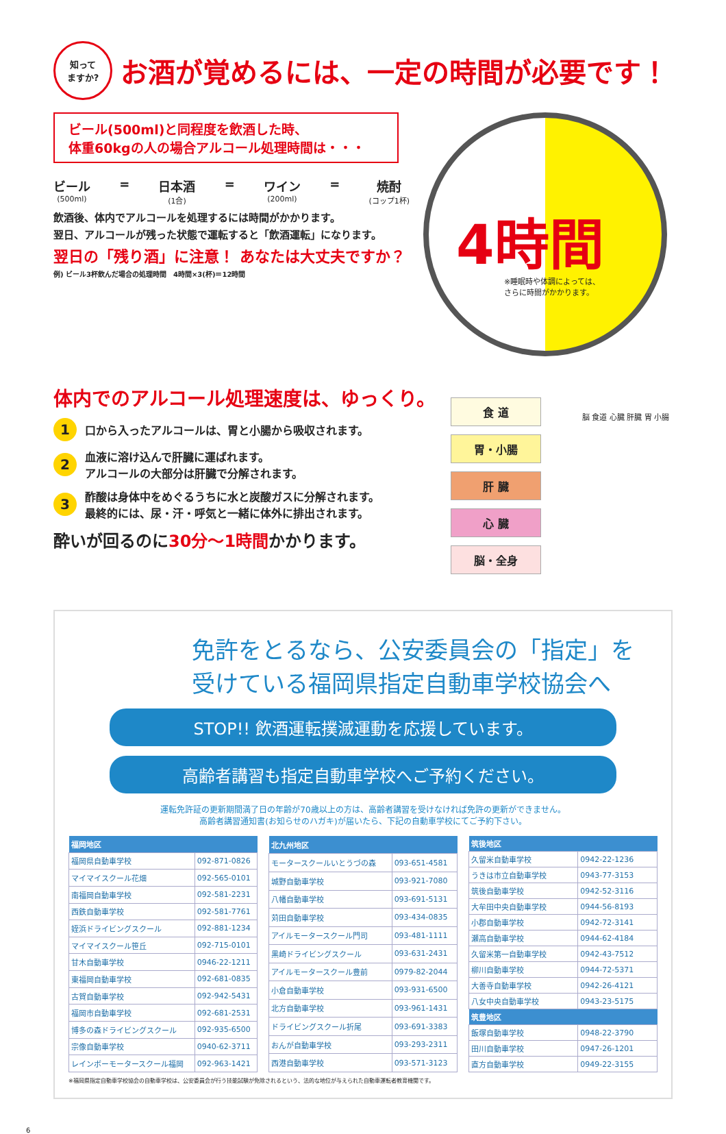知って
ますか? お酒が覚めるには、一定の時間が必要です！
ビール(500ml)と同程度を飲酒した時、
体重60kgの人の場合アルコール処理時間は・・・
ビール
(500ml)
= 日本酒
(1合)
= ワイン
(200ml)
= 焼酎
(コップ1杯)
飲酒後、体内でアルコールを処理するには時間がかかります。
翌日、アルコールが残った状態で運転すると「飲酒運転」になります。
翌日の「残り酒」に注意！ あなたは大丈夫ですか？
例) ビール3杯飲んだ場合の処理時間　4時間×3(杯)＝12時間
4時間
※睡眠時や体調によっては、
さらに時間がかかります。
体内でのアルコール処理速度は、ゆっくり。
1 口から入ったアルコールは、胃と小腸から吸収されます。
2 血液に溶け込んで肝臓に運ばれます。
アルコールの大部分は肝臓で分解されます。
3 酢酸は身体中をめぐるうちに水と炭酸ガスに分解されます。
最終的には、尿・汗・呼気と一緒に体外に排出されます。
酔いが回るのに30分～1時間かかります。
食 道
胃・小腸
肝 臓
心 臓
脳・全身
脳 食道 心臓 肝臓 胃 小腸
免許をとるなら、公安委員会の「指定」を
受けている福岡県指定自動車学校協会へ
STOP!! 飲酒運転撲滅運動を応援しています。
高齢者講習も指定自動車学校へご予約ください。
運転免許証の更新期間満了日の年齢が70歳以上の方は、高齢者講習を受けなければ免許の更新ができません。
高齢者講習通知書(お知らせのハガキ)が届いたら、下記の自動車学校にてご予約下さい。
| 福岡地区 | |
| --- | --- |
| 福岡県自動車学校 | 092-871-0826 |
| マイマイスクール花畑 | 092-565-0101 |
| 南福岡自動車学校 | 092-581-2231 |
| 西鉄自動車学校 | 092-581-7761 |
| 姪浜ドライビングスクール | 092-881-1234 |
| マイマイスクール笹丘 | 092-715-0101 |
| 甘木自動車学校 | 0946-22-1211 |
| 東福岡自動車学校 | 092-681-0835 |
| 古賀自動車学校 | 092-942-5431 |
| 福岡市自動車学校 | 092-681-2531 |
| 博多の森ドライビングスクール | 092-935-6500 |
| 宗像自動車学校 | 0940-62-3711 |
| レインボーモータースクール福岡 | 092-963-1421 |
| 北九州地区 | |
| --- | --- |
| モータースクールいとうづの森 | 093-651-4581 |
| 城野自動車学校 | 093-921-7080 |
| 八幡自動車学校 | 093-691-5131 |
| 苅田自動車学校 | 093-434-0835 |
| アイルモータースクール門司 | 093-481-1111 |
| 黒崎ドライビングスクール | 093-631-2431 |
| アイルモータースクール豊前 | 0979-82-2044 |
| 小倉自動車学校 | 093-931-6500 |
| 北方自動車学校 | 093-961-1431 |
| ドライビングスクール折尾 | 093-691-3383 |
| おんが自動車学校 | 093-293-2311 |
| 西港自動車学校 | 093-571-3123 |
| 筑後地区 | |
| --- | --- |
| 久留米自動車学校 | 0942-22-1236 |
| うきは市立自動車学校 | 0943-77-3153 |
| 筑後自動車学校 | 0942-52-3116 |
| 大牟田中央自動車学校 | 0944-56-8193 |
| 小郡自動車学校 | 0942-72-3141 |
| 瀬高自動車学校 | 0944-62-4184 |
| 久留米第一自動車学校 | 0942-43-7512 |
| 柳川自動車学校 | 0944-72-5371 |
| 大善寺自動車学校 | 0942-26-4121 |
| 八女中央自動車学校 | 0943-23-5175 |
| 筑豊地区 | |
| 飯塚自動車学校 | 0948-22-3790 |
| 田川自動車学校 | 0947-26-1201 |
| 直方自動車学校 | 0949-22-3155 |
※福岡県指定自動車学校協会の自動車学校は、公安委員会が行う技能試験が免除されるという、法的な地位が与えられた自動車運転者教育機関です。
6